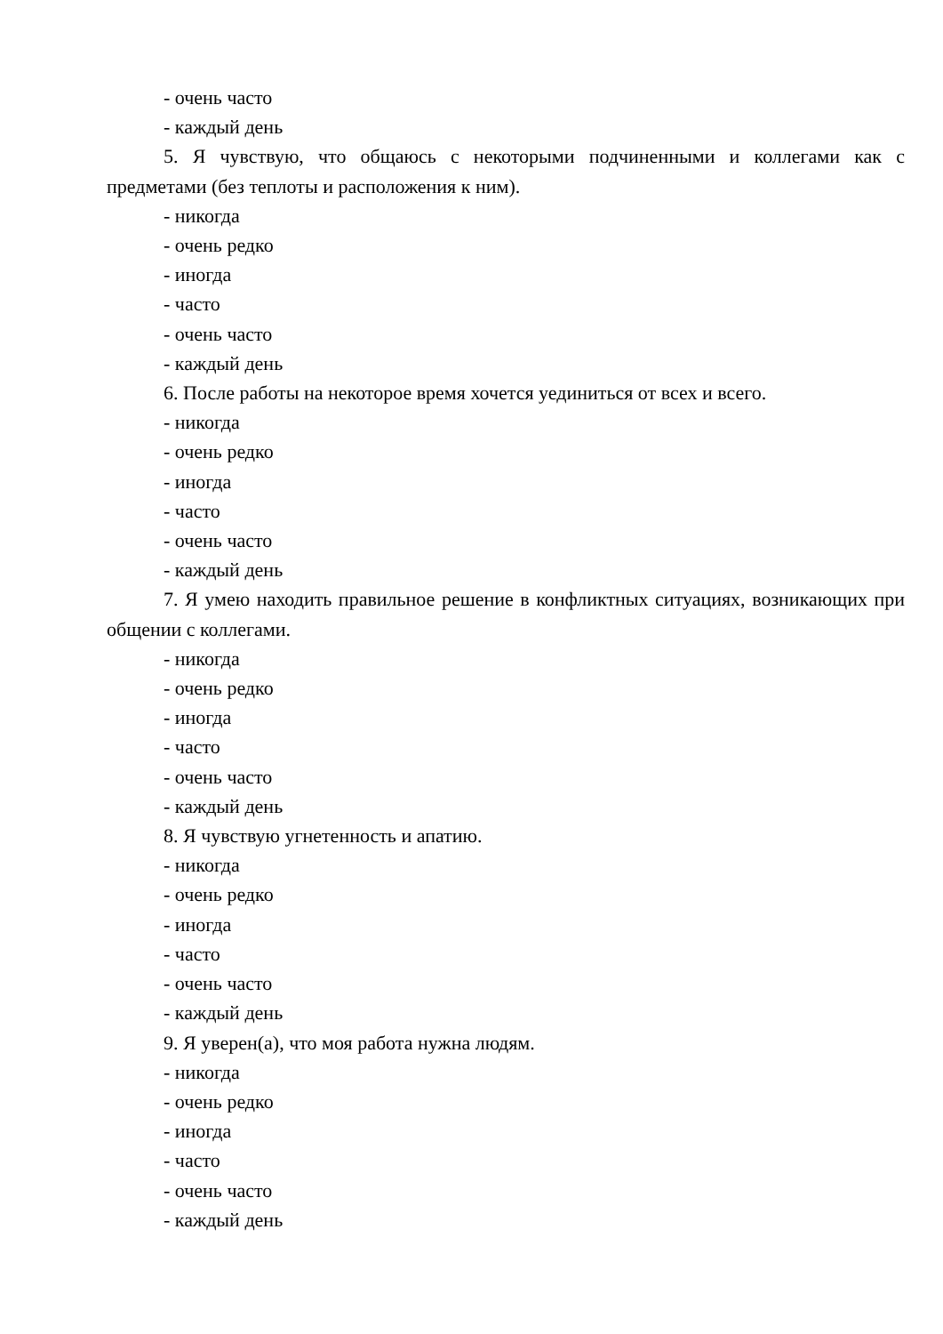- очень часто
- каждый день
5. Я чувствую, что общаюсь с некоторыми подчиненными и коллегами как с предметами (без теплоты и расположения к ним).
- никогда
- очень редко
- иногда
- часто
- очень часто
- каждый день
6. После работы на некоторое время хочется уединиться от всех и всего.
- никогда
- очень редко
- иногда
- часто
- очень часто
- каждый день
7. Я умею находить правильное решение в конфликтных ситуациях, возникающих при общении с коллегами.
- никогда
- очень редко
- иногда
- часто
- очень часто
- каждый день
8. Я чувствую угнетенность и апатию.
- никогда
- очень редко
- иногда
- часто
- очень часто
- каждый день
9. Я уверен(а), что моя работа нужна людям.
- никогда
- очень редко
- иногда
- часто
- очень часто
- каждый день